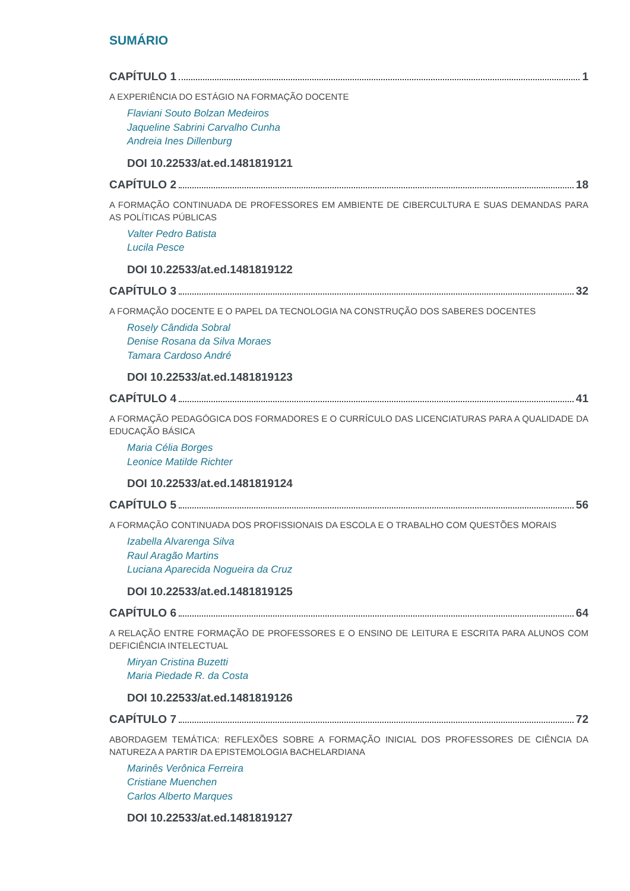SUMÁRIO
CAPÍTULO 1 1
A EXPERIÊNCIA DO ESTÁGIO NA FORMAÇÃO DOCENTE
Flaviani Souto Bolzan Medeiros
Jaqueline Sabrini Carvalho Cunha
Andreia Ines Dillenburg
DOI 10.22533/at.ed.1481819121
CAPÍTULO 2 18
A FORMAÇÃO CONTINUADA DE PROFESSORES EM AMBIENTE DE CIBERCULTURA E SUAS DEMANDAS PARA AS POLÍTICAS PÚBLICAS
Valter Pedro Batista
Lucila Pesce
DOI 10.22533/at.ed.1481819122
CAPÍTULO 3 32
A FORMAÇÃO DOCENTE E O PAPEL DA TECNOLOGIA NA CONSTRUÇÃO DOS SABERES DOCENTES
Rosely Cândida Sobral
Denise Rosana da Silva Moraes
Tamara Cardoso André
DOI 10.22533/at.ed.1481819123
CAPÍTULO 4 41
A FORMAÇÃO PEDAGÓGICA DOS FORMADORES E O CURRÍCULO DAS LICENCIATURAS PARA A QUALIDADE DA EDUCAÇÃO BÁSICA
Maria Célia Borges
Leonice Matilde Richter
DOI 10.22533/at.ed.1481819124
CAPÍTULO 5 56
A FORMAÇÃO CONTINUADA DOS PROFISSIONAIS DA ESCOLA E O TRABALHO COM QUESTÕES MORAIS
Izabella Alvarenga Silva
Raul Aragão Martins
Luciana Aparecida Nogueira da Cruz
DOI 10.22533/at.ed.1481819125
CAPÍTULO 6 64
A RELAÇÃO ENTRE FORMAÇÃO DE PROFESSORES E O ENSINO DE LEITURA E ESCRITA PARA ALUNOS COM DEFICIÊNCIA INTELECTUAL
Miryan Cristina Buzetti
Maria Piedade R. da Costa
DOI 10.22533/at.ed.1481819126
CAPÍTULO 7 72
ABORDAGEM TEMÁTICA: REFLEXÕES SOBRE A FORMAÇÃO INICIAL DOS PROFESSORES DE CIÊNCIA DA NATUREZA A PARTIR DA EPISTEMOLOGIA BACHELARDIANA
Marinês Verônica Ferreira
Cristiane Muenchen
Carlos Alberto Marques
DOI 10.22533/at.ed.1481819127